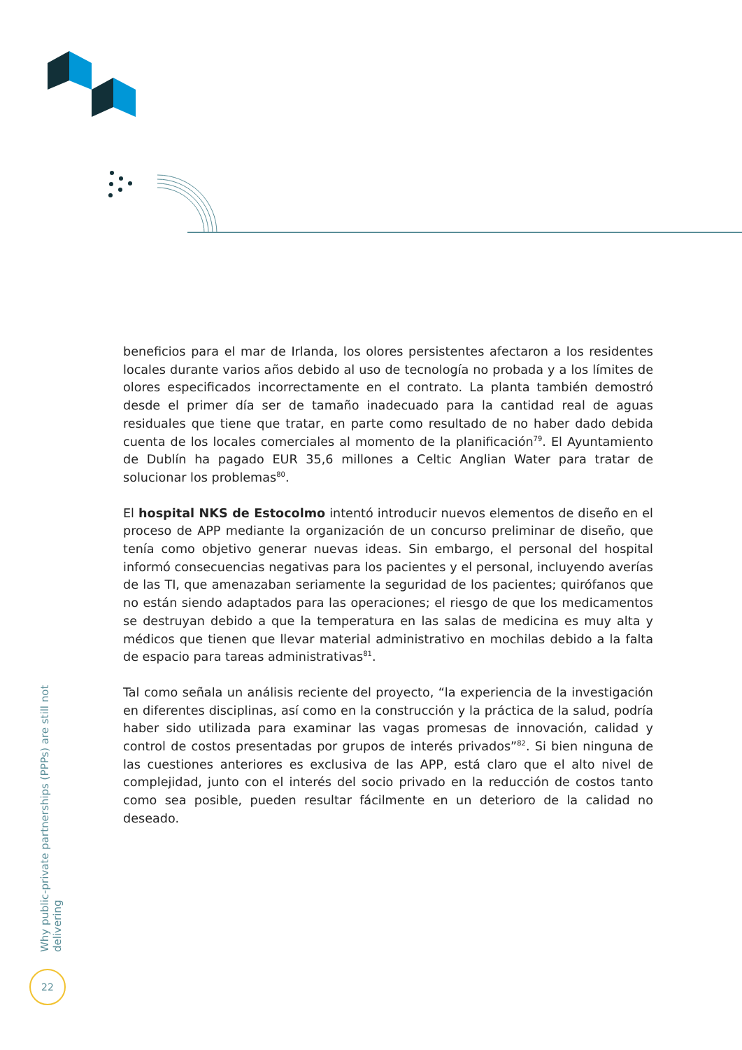beneficios para el mar de Irlanda, los olores persistentes afectaron a los residentes locales durante varios años debido al uso de tecnología no probada y a los límites de olores especificados incorrectamente en el contrato. La planta también demostró desde el primer día ser de tamaño inadecuado para la cantidad real de aguas residuales que tiene que tratar, en parte como resultado de no haber dado debida cuenta de los locales comerciales al momento de la planificación<sup>79</sup>. El Ayuntamiento de Dublín ha pagado EUR 35,6 millones a Celtic Anglian Water para tratar de solucionar los problemas<sup>80</sup>.
El hospital NKS de Estocolmo intentó introducir nuevos elementos de diseño en el proceso de APP mediante la organización de un concurso preliminar de diseño, que tenía como objetivo generar nuevas ideas. Sin embargo, el personal del hospital informó consecuencias negativas para los pacientes y el personal, incluyendo averías de las TI, que amenazaban seriamente la seguridad de los pacientes; quirófanos que no están siendo adaptados para las operaciones; el riesgo de que los medicamentos se destruyan debido a que la temperatura en las salas de medicina es muy alta y médicos que tienen que llevar material administrativo en mochilas debido a la falta de espacio para tareas administrativas<sup>81</sup>.
Tal como señala un análisis reciente del proyecto, “la experiencia de la investigación en diferentes disciplinas, así como en la construcción y la práctica de la salud, podría haber sido utilizada para examinar las vagas promesas de innovación, calidad y control de costos presentadas por grupos de interés privados”<sup>82</sup>. Si bien ninguna de las cuestiones anteriores es exclusiva de las APP, está claro que el alto nivel de complejidad, junto con el interés del socio privado en la reducción de costos tanto como sea posible, pueden resultar fácilmente en un deterioro de la calidad no deseado.
Why public-private partnerships (PPPs) are still not delivering
22